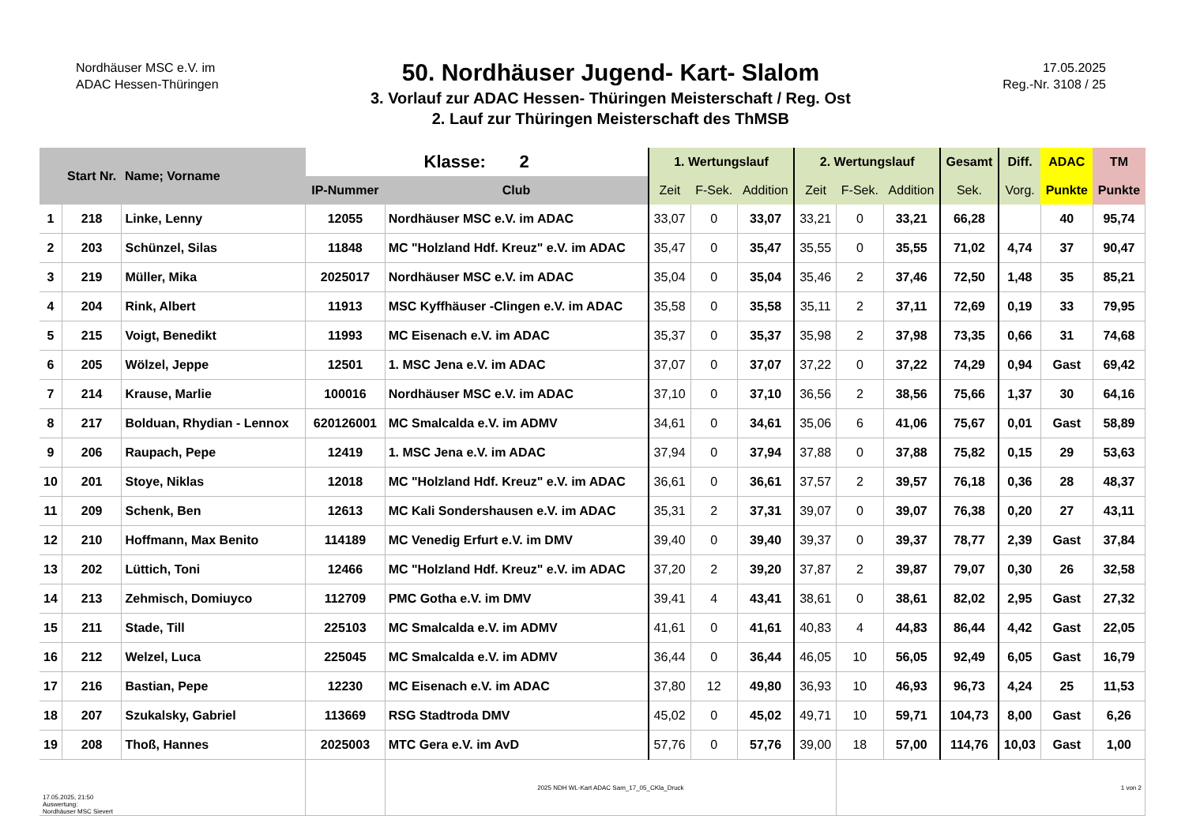Nordhäuser MSC e.V. im
ADAC Hessen-Thüringen
50. Nordhäuser Jugend- Kart- Slalom
3. Vorlauf zur ADAC Hessen- Thüringen Meisterschaft / Reg. Ost
2. Lauf zur Thüringen Meisterschaft des ThMSB
17.05.2025
Reg.-Nr. 3108 / 25
| | Start Nr. | Name; Vorname | Klasse: 2 | | 1. Wertungslauf | | | 2. Wertungslauf | | | Gesamt | Diff. | ADAC | TM |
| --- | --- | --- | --- | --- | --- | --- | --- | --- | --- | --- | --- | --- | --- | --- |
| | | | IP-Nummer | Club | Zeit | F-Sek. | Addition | Zeit | F-Sek. | Addition | Sek. | Vorg. | Punkte | Punkte |
| 1 | 218 | Linke, Lenny | 12055 | Nordhäuser MSC e.V. im ADAC | 33,07 | 0 | 33,07 | 33,21 | 0 | 33,21 | 66,28 | | 40 | 95,74 |
| 2 | 203 | Schünzel, Silas | 11848 | MC "Holzland Hdf. Kreuz" e.V. im ADAC | 35,47 | 0 | 35,47 | 35,55 | 0 | 35,55 | 71,02 | 4,74 | 37 | 90,47 |
| 3 | 219 | Müller, Mika | 2025017 | Nordhäuser MSC e.V. im ADAC | 35,04 | 0 | 35,04 | 35,46 | 2 | 37,46 | 72,50 | 1,48 | 35 | 85,21 |
| 4 | 204 | Rink, Albert | 11913 | MSC Kyffhäuser -Clingen e.V. im ADAC | 35,58 | 0 | 35,58 | 35,11 | 2 | 37,11 | 72,69 | 0,19 | 33 | 79,95 |
| 5 | 215 | Voigt, Benedikt | 11993 | MC Eisenach e.V. im ADAC | 35,37 | 0 | 35,37 | 35,98 | 2 | 37,98 | 73,35 | 0,66 | 31 | 74,68 |
| 6 | 205 | Wölzel, Jeppe | 12501 | 1. MSC Jena e.V. im ADAC | 37,07 | 0 | 37,07 | 37,22 | 0 | 37,22 | 74,29 | 0,94 | Gast | 69,42 |
| 7 | 214 | Krause, Marlie | 100016 | Nordhäuser MSC e.V. im ADAC | 37,10 | 0 | 37,10 | 36,56 | 2 | 38,56 | 75,66 | 1,37 | 30 | 64,16 |
| 8 | 217 | Bolduan, Rhydian - Lennox | 620126001 | MC Smalcalda e.V. im ADMV | 34,61 | 0 | 34,61 | 35,06 | 6 | 41,06 | 75,67 | 0,01 | Gast | 58,89 |
| 9 | 206 | Raupach, Pepe | 12419 | 1. MSC Jena e.V. im ADAC | 37,94 | 0 | 37,94 | 37,88 | 0 | 37,88 | 75,82 | 0,15 | 29 | 53,63 |
| 10 | 201 | Stoye, Niklas | 12018 | MC "Holzland Hdf. Kreuz" e.V. im ADAC | 36,61 | 0 | 36,61 | 37,57 | 2 | 39,57 | 76,18 | 0,36 | 28 | 48,37 |
| 11 | 209 | Schenk, Ben | 12613 | MC Kali Sondershausen e.V. im ADAC | 35,31 | 2 | 37,31 | 39,07 | 0 | 39,07 | 76,38 | 0,20 | 27 | 43,11 |
| 12 | 210 | Hoffmann, Max Benito | 114189 | MC Venedig Erfurt e.V. im DMV | 39,40 | 0 | 39,40 | 39,37 | 0 | 39,37 | 78,77 | 2,39 | Gast | 37,84 |
| 13 | 202 | Lüttich, Toni | 12466 | MC "Holzland Hdf. Kreuz" e.V. im ADAC | 37,20 | 2 | 39,20 | 37,87 | 2 | 39,87 | 79,07 | 0,30 | 26 | 32,58 |
| 14 | 213 | Zehmisch, Domiuyco | 112709 | PMC Gotha e.V. im DMV | 39,41 | 4 | 43,41 | 38,61 | 0 | 38,61 | 82,02 | 2,95 | Gast | 27,32 |
| 15 | 211 | Stade, Till | 225103 | MC Smalcalda e.V. im ADMV | 41,61 | 0 | 41,61 | 40,83 | 4 | 44,83 | 86,44 | 4,42 | Gast | 22,05 |
| 16 | 212 | Welzel, Luca | 225045 | MC Smalcalda e.V. im ADMV | 36,44 | 0 | 36,44 | 46,05 | 10 | 56,05 | 92,49 | 6,05 | Gast | 16,79 |
| 17 | 216 | Bastian, Pepe | 12230 | MC Eisenach e.V. im ADAC | 37,80 | 12 | 49,80 | 36,93 | 10 | 46,93 | 96,73 | 4,24 | 25 | 11,53 |
| 18 | 207 | Szukalsky, Gabriel | 113669 | RSG Stadtroda DMV | 45,02 | 0 | 45,02 | 49,71 | 10 | 59,71 | 104,73 | 8,00 | Gast | 6,26 |
| 19 | 208 | Thoß, Hannes | 2025003 | MTC Gera e.V. im AvD | 57,76 | 0 | 57,76 | 39,00 | 18 | 57,00 | 114,76 | 10,03 | Gast | 1,00 |
| 17.05.2025, 21:50 Auswertung: Nordhäuser MSC Sievert | | | | 2025 NDH WL-Kart ADAC Sam_17_05_CKla_Druck | | | | | 1 von 2 | | | | | |